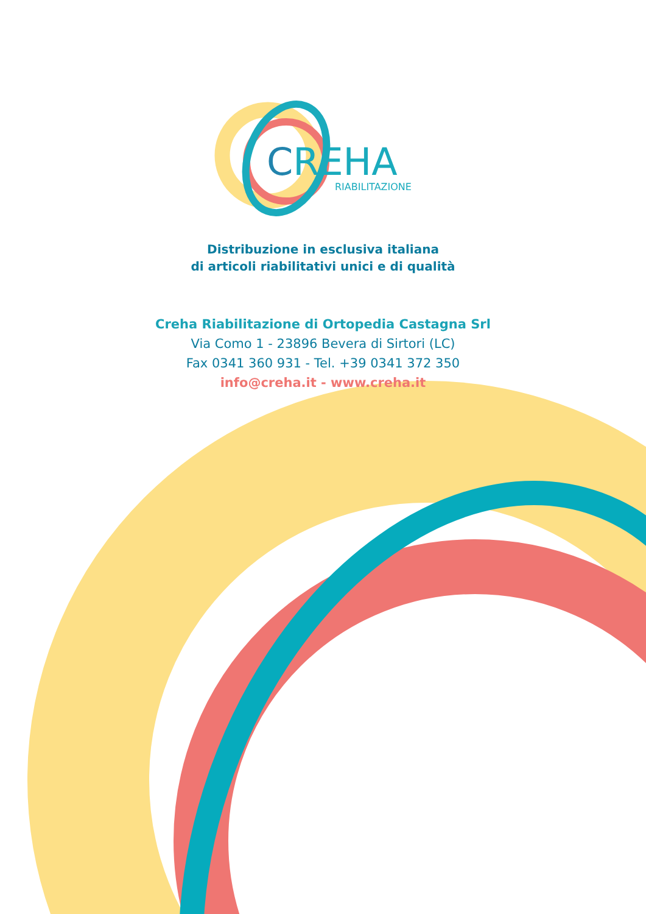CREHA
RIABILITAZIONE
Distribuzione in esclusiva italiana
di articoli riabilitativi unici e di qualità
Creha Riabilitazione di Ortopedia Castagna Srl
Via Como 1 - 23896 Bevera di Sirtori (LC)
Fax 0341 360 931 - Tel. +39 0341 372 350
info@creha.it - www.creha.it